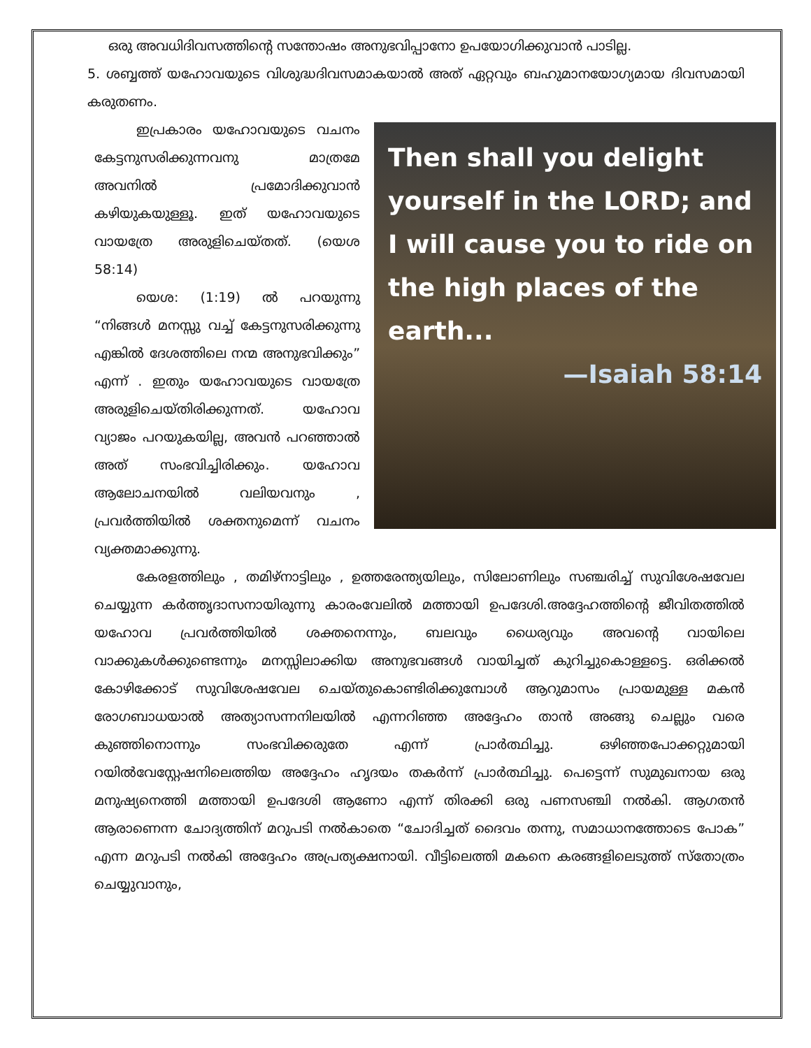ഒരു അവധിദിവസത്തിന്റെ സന്തോഷം അനുഭവിപ്പാനോ ഉപയോഗിക്കുവാൻ പാടില്ല.
5. ശബ്ബത്ത് യഹോവയുടെ വിശുദ്ധദിവസമാകയാൽ അത് ഏറ്റവും ബഹുമാനയോഗ്യമായ ദിവസമായി കരുതണം.
Then shall you delight yourself in the LORD; and I will cause you to ride on the high places of the earth...
—Isaiah 58:14
ഇപ്രകാരം യഹോവയുടെ വചനം കേട്ടനുസരിക്കുന്നവനു മാത്രമേ അവനിൽ പ്രമോദിക്കുവാൻ കഴിയുകയുള്ളൂ. ഇത് യഹോവയുടെ വായത്രേ അരുളിചെയ്തത്. (യെശ 58:14)
യെശ: (1:19) ൽ പറയുന്നു “നിങ്ങൾ മനസ്സു വച്ച് കേട്ടനുസരിക്കുന്നു എങ്കിൽ ദേശത്തിലെ നന്മ അനുഭവിക്കും” എന്ന് . ഇതും യഹോവയുടെ വായത്രേ അരുളിചെയ്തിരിക്കുന്നത്. യഹോവ വ്യാജം പറയുകയില്ല, അവൻ പറഞ്ഞാൽ അത് സംഭവിച്ചിരിക്കും. യഹോവ ആലോചനയിൽ വലിയവനും , പ്രവർത്തിയിൽ ശക്തനുമെന്ന് വചനം വ്യക്തമാക്കുന്നു.
കേരളത്തിലും , തമിഴ്നാട്ടിലും , ഉത്തരേന്ത്യയിലും, സിലോണിലും സഞ്ചരിച്ച് സുവിശേഷവേല ചെയ്യുന്ന കർത്തൃദാസനായിരുന്നു കാരംവേലിൽ മത്തായി ഉപദേശി.അദ്ദേഹത്തിന്റെ ജീവിതത്തിൽ യഹോവ പ്രവർത്തിയിൽ ശക്തനെന്നും, ബലവും ധൈര്യവും അവന്റെ വായിലെ വാക്കുകൾക്കുണ്ടെന്നും മനസ്സിലാക്കിയ അനുഭവങ്ങൾ വായിച്ചത് കുറിച്ചുകൊള്ളട്ടെ. ഒരിക്കൽ കോഴിക്കോട് സുവിശേഷവേല ചെയ്തുകൊണ്ടിരിക്കുമ്പോൾ ആറുമാസം പ്രായമുള്ള മകൻ രോഗബാധയാൽ അത്യാസന്നനിലയിൽ എന്നറിഞ്ഞ അദ്ദേഹം താൻ അങ്ങു ചെല്ലും വരെ കുഞ്ഞിനൊന്നും സംഭവിക്കരുതേ എന്ന് പ്രാർത്ഥിച്ചു. ഒഴിഞ്ഞപോക്കറ്റുമായി റയിൽവേസ്റ്റേഷനിലെത്തിയ അദ്ദേഹം ഹൃദയം തകർന്ന് പ്രാർത്ഥിച്ചു. പെട്ടെന്ന് സുമുഖനായ ഒരു മനുഷ്യനെത്തി മത്തായി ഉപദേശി ആണോ എന്ന് തിരക്കി ഒരു പണസഞ്ചി നൽകി. ആഗതൻ ആരാണെന്ന ചോദ്യത്തിന് മറുപടി നൽകാതെ “ചോദിച്ചത് ദൈവം തന്നു, സമാധാനത്തോടെ പോക” എന്ന മറുപടി നൽകി അദ്ദേഹം അപ്രത്യക്ഷനായി. വീട്ടിലെത്തി മകനെ കരങ്ങളിലെടുത്ത് സ്തോത്രം ചെയ്യുവാനും,